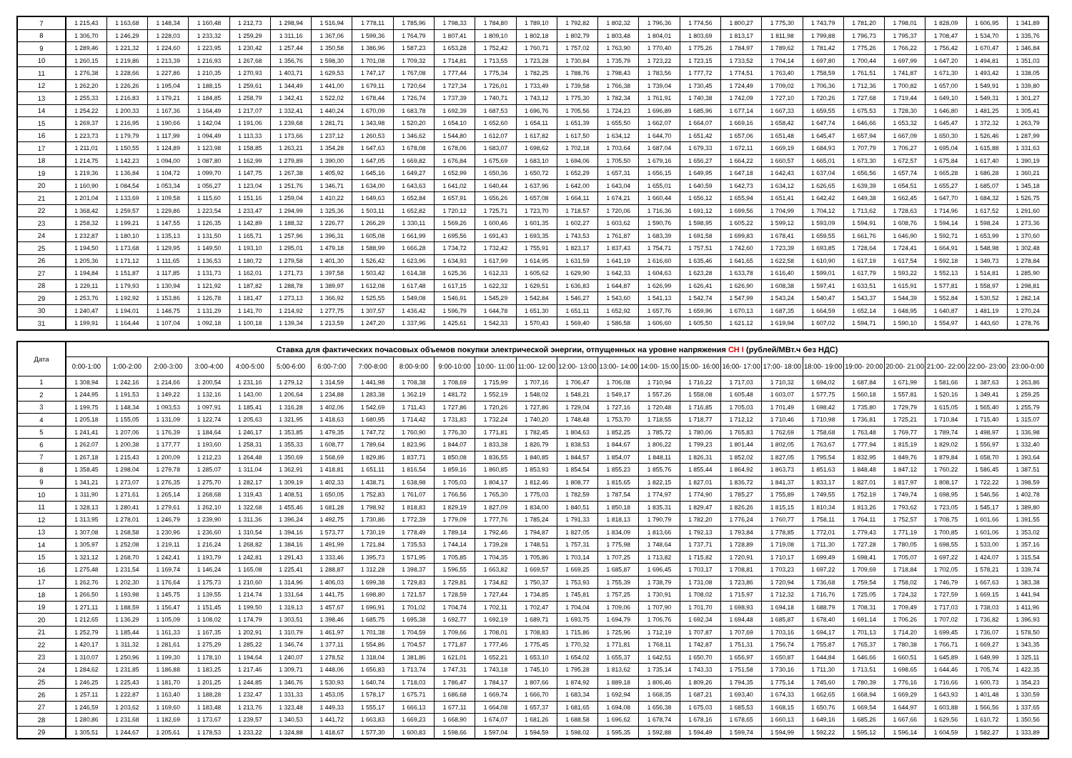| 7 | 1 215,43 | 1 163,68 | 1 148,34 | 1 160,48 | 1 212,73 | 1 298,94 | 1 516,94 | 1 778,11 | 1 785,96 | 1 798,33 | 1 784,80 | 1 789,10 | 1 792,82 | 1 802,32 | 1 796,36 | 1 774,56 | 1 800,27 | 1 775,30 | 1 743,79 | 1 781,20 | 1 798,01 | 1 828,09 | 1 606,95 | 1 341,89 |
| 8 | 1 306,70 | 1 246,29 | 1 228,03 | 1 233,32 | 1 259,29 | 1 311,16 | 1 367,06 | 1 599,36 | 1 764,79 | 1 807,41 | 1 809,10 | 1 802,18 | 1 802,79 | 1 803,48 | 1 804,01 | 1 803,69 | 1 813,17 | 1 811,98 | 1 799,88 | 1 796,73 | 1 795,37 | 1 708,47 | 1 534,70 | 1 335,76 |
| 9 | 1 289,46 | 1 221,32 | 1 224,60 | 1 223,95 | 1 230,42 | 1 257,44 | 1 350,58 | 1 386,96 | 1 587,23 | 1 653,28 | 1 752,42 | 1 760,71 | 1 757,02 | 1 763,90 | 1 770,40 | 1 775,26 | 1 784,97 | 1 789,62 | 1 781,42 | 1 775,26 | 1 766,22 | 1 756,42 | 1 670,47 | 1 346,84 |
| 10 | 1 260,15 | 1 219,86 | 1 213,39 | 1 216,93 | 1 267,68 | 1 356,76 | 1 598,30 | 1 701,08 | 1 709,32 | 1 714,81 | 1 713,55 | 1 723,28 | 1 730,84 | 1 735,79 | 1 723,22 | 1 723,15 | 1 733,52 | 1 704,14 | 1 697,80 | 1 700,44 | 1 697,99 | 1 647,20 | 1 494,81 | 1 351,03 |
| 11 | 1 276,38 | 1 228,66 | 1 227,86 | 1 210,35 | 1 270,93 | 1 403,71 | 1 629,53 | 1 747,17 | 1 767,08 | 1 777,44 | 1 775,34 | 1 782,25 | 1 788,76 | 1 798,43 | 1 783,56 | 1 777,72 | 1 774,51 | 1 763,40 | 1 758,59 | 1 761,51 | 1 741,87 | 1 671,30 | 1 493,42 | 1 338,05 |
| 12 | 1 262,20 | 1 226,26 | 1 195,04 | 1 188,15 | 1 259,61 | 1 344,49 | 1 441,00 | 1 679,11 | 1 720,64 | 1 727,34 | 1 726,01 | 1 733,49 | 1 739,58 | 1 766,38 | 1 739,04 | 1 730,45 | 1 724,49 | 1 709,02 | 1 706,36 | 1 712,36 | 1 700,82 | 1 657,00 | 1 549,91 | 1 339,80 |
| 13 | 1 255,33 | 1 216,83 | 1 179,21 | 1 184,85 | 1 258,79 | 1 342,41 | 1 522,02 | 1 678,44 | 1 726,74 | 1 737,39 | 1 740,71 | 1 743,12 | 1 775,30 | 1 782,34 | 1 761,91 | 1 740,38 | 1 742,09 | 1 727,10 | 1 720,26 | 1 727,68 | 1 719,44 | 1 649,10 | 1 549,31 | 1 301,27 |
| 14 | 1 254,22 | 1 200,33 | 1 167,36 | 1 164,49 | 1 217,07 | 1 332,41 | 1 440,24 | 1 670,09 | 1 683,78 | 1 692,39 | 1 687,53 | 1 696,76 | 1 705,56 | 1 724,23 | 1 696,89 | 1 685,96 | 1 677,14 | 1 667,33 | 1 659,55 | 1 675,53 | 1 728,30 | 1 646,80 | 1 481,25 | 1 305,41 |
| 15 | 1 269,37 | 1 216,95 | 1 190,66 | 1 142,04 | 1 191,06 | 1 239,68 | 1 281,71 | 1 343,98 | 1 520,20 | 1 654,10 | 1 652,60 | 1 654,11 | 1 651,39 | 1 655,50 | 1 662,07 | 1 664,07 | 1 669,16 | 1 658,42 | 1 647,74 | 1 646,66 | 1 653,32 | 1 645,47 | 1 372,32 | 1 263,79 |
| 16 | 1 223,73 | 1 179,79 | 1 117,99 | 1 094,49 | 1 113,33 | 1 173,66 | 1 237,12 | 1 260,53 | 1 346,62 | 1 544,80 | 1 612,07 | 1 617,82 | 1 617,50 | 1 634,12 | 1 644,70 | 1 651,42 | 1 657,06 | 1 651,48 | 1 645,47 | 1 657,94 | 1 667,09 | 1 650,30 | 1 526,46 | 1 287,99 |
| 17 | 1 211,01 | 1 150,55 | 1 124,89 | 1 123,98 | 1 158,85 | 1 263,21 | 1 354,28 | 1 647,63 | 1 678,08 | 1 678,06 | 1 683,07 | 1 698,62 | 1 702,18 | 1 703,64 | 1 687,04 | 1 679,33 | 1 672,11 | 1 669,19 | 1 684,93 | 1 707,79 | 1 706,27 | 1 695,04 | 1 615,88 | 1 331,63 |
| 18 | 1 214,75 | 1 142,23 | 1 094,00 | 1 087,80 | 1 162,99 | 1 279,89 | 1 390,00 | 1 647,05 | 1 669,82 | 1 676,84 | 1 675,69 | 1 683,10 | 1 694,06 | 1 705,50 | 1 679,16 | 1 656,27 | 1 664,22 | 1 660,57 | 1 665,01 | 1 673,30 | 1 672,57 | 1 675,84 | 1 617,40 | 1 390,19 |
| 19 | 1 219,36 | 1 136,84 | 1 104,72 | 1 099,70 | 1 147,75 | 1 267,38 | 1 405,92 | 1 645,16 | 1 649,27 | 1 652,99 | 1 650,36 | 1 650,72 | 1 652,29 | 1 657,31 | 1 656,15 | 1 649,95 | 1 647,18 | 1 642,43 | 1 637,04 | 1 656,56 | 1 657,74 | 1 665,28 | 1 686,28 | 1 360,21 |
| 20 | 1 160,90 | 1 084,54 | 1 053,34 | 1 056,27 | 1 123,04 | 1 251,76 | 1 346,71 | 1 634,00 | 1 643,63 | 1 641,02 | 1 640,44 | 1 637,96 | 1 642,00 | 1 643,04 | 1 655,01 | 1 640,59 | 1 642,73 | 1 634,12 | 1 626,65 | 1 639,39 | 1 654,51 | 1 655,27 | 1 685,07 | 1 345,18 |
| 21 | 1 201,04 | 1 133,69 | 1 109,58 | 1 115,60 | 1 151,16 | 1 259,04 | 1 410,22 | 1 649,63 | 1 652,84 | 1 657,91 | 1 656,26 | 1 657,08 | 1 664,11 | 1 674,21 | 1 660,44 | 1 656,12 | 1 655,94 | 1 651,41 | 1 642,42 | 1 649,38 | 1 662,45 | 1 647,70 | 1 684,32 | 1 526,75 |
| 22 | 1 368,42 | 1 259,57 | 1 229,86 | 1 223,54 | 1 233,47 | 1 294,99 | 1 325,36 | 1 503,11 | 1 652,82 | 1 720,12 | 1 725,71 | 1 723,70 | 1 718,57 | 1 720,06 | 1 716,36 | 1 691,12 | 1 699,56 | 1 704,99 | 1 704,12 | 1 713,62 | 1 728,63 | 1 714,96 | 1 617,52 | 1 291,60 |
| 23 | 1 258,32 | 1 199,21 | 1 147,55 | 1 126,35 | 1 142,89 | 1 188,32 | 1 226,77 | 1 266,29 | 1 330,11 | 1 569,26 | 1 600,46 | 1 601,35 | 1 602,27 | 1 603,62 | 1 590,76 | 1 598,95 | 1 605,22 | 1 599,12 | 1 593,09 | 1 594,91 | 1 608,76 | 1 594,14 | 1 598,24 | 1 273,36 |
| 24 | 1 232,87 | 1 180,10 | 1 135,13 | 1 131,50 | 1 165,71 | 1 257,96 | 1 396,31 | 1 605,08 | 1 661,99 | 1 695,56 | 1 691,43 | 1 693,35 | 1 743,53 | 1 761,87 | 1 683,39 | 1 691,58 | 1 699,83 | 1 678,41 | 1 659,55 | 1 661,76 | 1 646,90 | 1 592,71 | 1 653,99 | 1 370,60 |
| 25 | 1 194,50 | 1 173,68 | 1 129,95 | 1 149,50 | 1 193,10 | 1 295,01 | 1 479,18 | 1 588,99 | 1 666,28 | 1 734,72 | 1 732,42 | 1 755,91 | 1 823,17 | 1 837,43 | 1 754,71 | 1 757,51 | 1 742,60 | 1 723,39 | 1 693,85 | 1 728,64 | 1 724,41 | 1 664,91 | 1 548,98 | 1 302,48 |
| 26 | 1 205,36 | 1 171,12 | 1 111,65 | 1 136,53 | 1 180,72 | 1 279,58 | 1 401,30 | 1 526,42 | 1 623,96 | 1 634,93 | 1 617,99 | 1 614,95 | 1 631,59 | 1 641,19 | 1 616,60 | 1 635,46 | 1 641,65 | 1 622,58 | 1 610,90 | 1 617,19 | 1 617,54 | 1 592,18 | 1 349,73 | 1 278,84 |
| 27 | 1 194,84 | 1 151,87 | 1 117,85 | 1 131,73 | 1 162,01 | 1 271,73 | 1 397,58 | 1 503,42 | 1 614,38 | 1 625,36 | 1 612,33 | 1 605,62 | 1 629,90 | 1 642,33 | 1 604,63 | 1 623,28 | 1 633,78 | 1 616,40 | 1 599,01 | 1 617,79 | 1 593,22 | 1 552,13 | 1 514,81 | 1 285,90 |
| 28 | 1 229,11 | 1 179,93 | 1 130,94 | 1 121,92 | 1 187,82 | 1 288,78 | 1 389,97 | 1 612,08 | 1 617,48 | 1 617,15 | 1 622,32 | 1 629,51 | 1 636,83 | 1 644,87 | 1 626,99 | 1 626,41 | 1 626,90 | 1 608,38 | 1 597,41 | 1 633,51 | 1 615,91 | 1 577,81 | 1 558,97 | 1 298,81 |
| 29 | 1 253,76 | 1 192,92 | 1 153,86 | 1 126,78 | 1 181,47 | 1 273,13 | 1 366,92 | 1 525,55 | 1 549,08 | 1 546,91 | 1 545,29 | 1 542,84 | 1 546,27 | 1 543,60 | 1 541,13 | 1 542,74 | 1 547,99 | 1 543,24 | 1 540,47 | 1 543,37 | 1 544,39 | 1 552,84 | 1 530,52 | 1 282,14 |
| 30 | 1 240,47 | 1 194,01 | 1 148,75 | 1 131,29 | 1 141,70 | 1 214,92 | 1 277,75 | 1 307,57 | 1 436,42 | 1 596,79 | 1 644,78 | 1 651,30 | 1 651,11 | 1 652,92 | 1 657,76 | 1 659,96 | 1 670,13 | 1 687,35 | 1 664,59 | 1 652,14 | 1 648,95 | 1 640,87 | 1 481,19 | 1 270,24 |
| 31 | 1 199,91 | 1 164,44 | 1 107,04 | 1 092,18 | 1 100,18 | 1 139,34 | 1 213,59 | 1 247,20 | 1 337,96 | 1 425,61 | 1 542,33 | 1 570,43 | 1 569,40 | 1 586,58 | 1 606,60 | 1 605,50 | 1 621,12 | 1 619,94 | 1 607,02 | 1 594,71 | 1 590,10 | 1 554,97 | 1 443,60 | 1 278,76 |
| Дата | Ставка для фактических почасовых объемов покупки электрической энергии, отпущенных на уровне напряжения СН I (рублей/МВт.ч без НДС) | | | | | | | | | | | | | | | | | | | | | | | |
| --- | --- | --- | --- | --- | --- | --- | --- | --- | --- | --- | --- | --- | --- | --- | --- | --- | --- | --- | --- | --- | --- | --- | --- | --- |
| | 0:00-1:00 | 1:00-2:00 | 2:00-3:00 | 3:00-4:00 | 4:00-5:00 | 5:00-6:00 | 6:00-7:00 | 7:00-8:00 | 8:00-9:00 | 9:00-10:00 | 10:00- 11:00 | 11:00- 12:00 | 12:00- 13:00 | 13:00- 14:00 | 14:00- 15:00 | 15:00- 16:00 | 16:00- 17:00 | 17:00- 18:00 | 18:00- 19:00 | 19:00- 20:00 | 20:00- 21:00 | 21:00- 22:00 | 22:00- 23:00 | 23:00-0:00 |
| 1 | 1 308,94 | 1 242,16 | 1 214,66 | 1 200,54 | 1 231,16 | 1 279,12 | 1 314,59 | 1 441,98 | 1 708,38 | 1 708,69 | 1 715,99 | 1 707,16 | 1 706,47 | 1 706,08 | 1 710,94 | 1 716,22 | 1 717,03 | 1 710,32 | 1 694,02 | 1 687,84 | 1 671,99 | 1 581,66 | 1 387,63 | 1 263,86 |
| 2 | 1 244,95 | 1 191,53 | 1 149,22 | 1 132,16 | 1 143,00 | 1 206,64 | 1 234,88 | 1 283,38 | 1 362,19 | 1 481,72 | 1 552,19 | 1 548,02 | 1 548,21 | 1 549,17 | 1 557,26 | 1 558,08 | 1 605,48 | 1 603,07 | 1 577,75 | 1 560,18 | 1 557,81 | 1 520,16 | 1 349,41 | 1 259,25 |
| 3 | 1 199,75 | 1 148,34 | 1 093,53 | 1 097,91 | 1 185,41 | 1 316,28 | 1 402,06 | 1 542,69 | 1 711,43 | 1 727,86 | 1 720,26 | 1 727,86 | 1 729,04 | 1 727,16 | 1 720,48 | 1 716,85 | 1 705,03 | 1 701,49 | 1 698,42 | 1 735,80 | 1 729,79 | 1 615,05 | 1 565,40 | 1 255,79 |
| 4 | 1 205,18 | 1 155,05 | 1 131,09 | 1 122,74 | 1 205,63 | 1 321,95 | 1 418,63 | 1 680,95 | 1 714,42 | 1 731,83 | 1 732,24 | 1 740,20 | 1 748,48 | 1 753,70 | 1 718,55 | 1 718,77 | 1 712,12 | 1 710,46 | 1 710,98 | 1 736,81 | 1 725,21 | 1 710,84 | 1 715,40 | 1 315,07 |
| 5 | 1 241,41 | 1 207,06 | 1 176,39 | 1 184,64 | 1 246,17 | 1 353,85 | 1 479,35 | 1 747,72 | 1 760,90 | 1 776,30 | 1 771,81 | 1 782,45 | 1 804,63 | 1 852,25 | 1 785,72 | 1 780,06 | 1 765,83 | 1 762,69 | 1 758,68 | 1 763,48 | 1 769,77 | 1 789,74 | 1 498,97 | 1 336,98 |
| 6 | 1 262,07 | 1 200,38 | 1 177,77 | 1 193,60 | 1 258,31 | 1 355,33 | 1 608,77 | 1 789,64 | 1 823,96 | 1 844,07 | 1 833,38 | 1 826,79 | 1 838,53 | 1 844,67 | 1 806,22 | 1 799,23 | 1 801,44 | 1 802,05 | 1 763,67 | 1 777,94 | 1 815,19 | 1 829,02 | 1 556,97 | 1 332,40 |
| 7 | 1 267,18 | 1 215,43 | 1 200,09 | 1 212,23 | 1 264,48 | 1 350,69 | 1 568,69 | 1 829,86 | 1 837,71 | 1 850,08 | 1 836,55 | 1 840,85 | 1 844,57 | 1 854,07 | 1 848,11 | 1 826,31 | 1 852,02 | 1 827,05 | 1 795,54 | 1 832,95 | 1 849,76 | 1 879,84 | 1 658,70 | 1 393,64 |
| 8 | 1 358,45 | 1 298,04 | 1 279,78 | 1 285,07 | 1 311,04 | 1 362,91 | 1 418,81 | 1 651,11 | 1 816,54 | 1 859,16 | 1 860,85 | 1 853,93 | 1 854,54 | 1 855,23 | 1 855,76 | 1 855,44 | 1 864,92 | 1 863,73 | 1 851,63 | 1 848,48 | 1 847,12 | 1 760,22 | 1 586,45 | 1 387,51 |
| 9 | 1 341,21 | 1 273,07 | 1 276,35 | 1 275,70 | 1 282,17 | 1 309,19 | 1 402,33 | 1 438,71 | 1 638,98 | 1 705,03 | 1 804,17 | 1 812,46 | 1 808,77 | 1 815,65 | 1 822,15 | 1 827,01 | 1 836,72 | 1 841,37 | 1 833,17 | 1 827,01 | 1 817,97 | 1 808,17 | 1 722,22 | 1 398,59 |
| 10 | 1 311,90 | 1 271,61 | 1 265,14 | 1 268,68 | 1 319,43 | 1 408,51 | 1 650,05 | 1 752,83 | 1 761,07 | 1 766,56 | 1 765,30 | 1 775,03 | 1 782,59 | 1 787,54 | 1 774,97 | 1 774,90 | 1 785,27 | 1 755,89 | 1 749,55 | 1 752,19 | 1 749,74 | 1 698,95 | 1 546,56 | 1 402,78 |
| 11 | 1 328,13 | 1 280,41 | 1 279,61 | 1 262,10 | 1 322,68 | 1 455,46 | 1 681,28 | 1 798,92 | 1 818,83 | 1 829,19 | 1 827,09 | 1 834,00 | 1 840,51 | 1 850,18 | 1 835,31 | 1 829,47 | 1 826,26 | 1 815,15 | 1 810,34 | 1 813,26 | 1 793,62 | 1 723,05 | 1 545,17 | 1 389,80 |
| 12 | 1 313,95 | 1 278,01 | 1 246,79 | 1 239,90 | 1 311,36 | 1 396,24 | 1 492,75 | 1 730,86 | 1 772,39 | 1 779,09 | 1 777,76 | 1 785,24 | 1 791,33 | 1 818,13 | 1 790,79 | 1 782,20 | 1 776,24 | 1 760,77 | 1 758,11 | 1 764,11 | 1 752,57 | 1 708,75 | 1 601,66 | 1 391,55 |
| 13 | 1 307,08 | 1 268,58 | 1 230,96 | 1 236,60 | 1 310,54 | 1 394,16 | 1 573,77 | 1 730,19 | 1 778,49 | 1 789,14 | 1 792,46 | 1 794,87 | 1 827,05 | 1 834,09 | 1 813,66 | 1 792,13 | 1 793,84 | 1 778,85 | 1 772,01 | 1 779,43 | 1 771,19 | 1 700,85 | 1 601,06 | 1 353,02 |
| 14 | 1 305,97 | 1 252,08 | 1 219,11 | 1 216,24 | 1 268,82 | 1 384,16 | 1 491,99 | 1 721,84 | 1 735,53 | 1 744,14 | 1 739,28 | 1 748,51 | 1 757,31 | 1 775,98 | 1 748,64 | 1 737,71 | 1 728,89 | 1 719,08 | 1 711,30 | 1 727,28 | 1 780,05 | 1 698,55 | 1 533,00 | 1 357,16 |
| 15 | 1 321,12 | 1 268,70 | 1 242,41 | 1 193,79 | 1 242,81 | 1 291,43 | 1 333,46 | 1 395,73 | 1 571,95 | 1 705,85 | 1 704,35 | 1 705,86 | 1 703,14 | 1 707,25 | 1 713,82 | 1 715,82 | 1 720,91 | 1 710,17 | 1 699,49 | 1 698,41 | 1 705,07 | 1 697,22 | 1 424,07 | 1 315,54 |
| 16 | 1 275,48 | 1 231,54 | 1 169,74 | 1 146,24 | 1 165,08 | 1 225,41 | 1 288,87 | 1 312,28 | 1 398,37 | 1 596,55 | 1 663,82 | 1 669,57 | 1 669,25 | 1 685,87 | 1 696,45 | 1 703,17 | 1 708,81 | 1 703,23 | 1 697,22 | 1 709,69 | 1 718,84 | 1 702,05 | 1 578,21 | 1 339,74 |
| 17 | 1 262,76 | 1 202,30 | 1 176,64 | 1 175,73 | 1 210,60 | 1 314,96 | 1 406,03 | 1 699,38 | 1 729,83 | 1 729,81 | 1 734,82 | 1 750,37 | 1 753,93 | 1 755,39 | 1 738,79 | 1 731,08 | 1 723,86 | 1 720,94 | 1 736,68 | 1 759,54 | 1 758,02 | 1 746,79 | 1 667,63 | 1 383,38 |
| 18 | 1 266,50 | 1 193,98 | 1 145,75 | 1 139,55 | 1 214,74 | 1 331,64 | 1 441,75 | 1 698,80 | 1 721,57 | 1 728,59 | 1 727,44 | 1 734,85 | 1 745,81 | 1 757,25 | 1 730,91 | 1 708,02 | 1 715,97 | 1 712,32 | 1 716,76 | 1 725,05 | 1 724,32 | 1 727,59 | 1 669,15 | 1 441,94 |
| 19 | 1 271,11 | 1 188,59 | 1 156,47 | 1 151,45 | 1 199,50 | 1 319,13 | 1 457,67 | 1 696,91 | 1 701,02 | 1 704,74 | 1 702,11 | 1 702,47 | 1 704,04 | 1 709,06 | 1 707,90 | 1 701,70 | 1 698,93 | 1 694,18 | 1 688,79 | 1 708,31 | 1 709,49 | 1 717,03 | 1 738,03 | 1 411,96 |
| 20 | 1 212,65 | 1 136,29 | 1 105,09 | 1 108,02 | 1 174,79 | 1 303,51 | 1 398,46 | 1 685,75 | 1 695,38 | 1 692,77 | 1 692,19 | 1 689,71 | 1 693,75 | 1 694,79 | 1 706,76 | 1 692,34 | 1 694,48 | 1 685,87 | 1 678,40 | 1 691,14 | 1 706,26 | 1 707,02 | 1 736,82 | 1 396,93 |
| 21 | 1 252,79 | 1 185,44 | 1 161,33 | 1 167,35 | 1 202,91 | 1 310,79 | 1 461,97 | 1 701,38 | 1 704,59 | 1 709,66 | 1 708,01 | 1 708,83 | 1 715,86 | 1 725,96 | 1 712,19 | 1 707,87 | 1 707,69 | 1 703,16 | 1 694,17 | 1 701,13 | 1 714,20 | 1 699,45 | 1 736,07 | 1 578,50 |
| 22 | 1 420,17 | 1 311,32 | 1 281,61 | 1 275,29 | 1 285,22 | 1 346,74 | 1 377,11 | 1 554,86 | 1 704,57 | 1 771,87 | 1 777,46 | 1 775,45 | 1 770,32 | 1 771,81 | 1 768,11 | 1 742,87 | 1 751,31 | 1 756,74 | 1 755,87 | 1 765,37 | 1 780,38 | 1 766,71 | 1 669,27 | 1 343,35 |
| 23 | 1 310,07 | 1 250,96 | 1 199,30 | 1 178,10 | 1 194,64 | 1 240,07 | 1 278,52 | 1 318,04 | 1 381,86 | 1 621,01 | 1 652,21 | 1 653,10 | 1 654,02 | 1 655,37 | 1 642,51 | 1 650,70 | 1 656,97 | 1 650,87 | 1 644,84 | 1 646,66 | 1 660,51 | 1 645,89 | 1 649,99 | 1 325,11 |
| 24 | 1 284,62 | 1 231,85 | 1 186,88 | 1 183,25 | 1 217,46 | 1 309,71 | 1 448,06 | 1 656,83 | 1 713,74 | 1 747,31 | 1 743,18 | 1 745,10 | 1 795,28 | 1 813,62 | 1 735,14 | 1 743,33 | 1 751,58 | 1 730,16 | 1 711,30 | 1 713,51 | 1 698,65 | 1 644,46 | 1 705,74 | 1 422,35 |
| 25 | 1 246,25 | 1 225,43 | 1 181,70 | 1 201,25 | 1 244,85 | 1 346,76 | 1 530,93 | 1 640,74 | 1 718,03 | 1 786,47 | 1 784,17 | 1 807,66 | 1 874,92 | 1 889,18 | 1 806,46 | 1 809,26 | 1 794,35 | 1 775,14 | 1 745,60 | 1 780,39 | 1 776,16 | 1 716,66 | 1 600,73 | 1 354,23 |
| 26 | 1 257,11 | 1 222,87 | 1 163,40 | 1 188,28 | 1 232,47 | 1 331,33 | 1 453,05 | 1 578,17 | 1 675,71 | 1 686,68 | 1 669,74 | 1 666,70 | 1 683,34 | 1 692,94 | 1 668,35 | 1 687,21 | 1 693,40 | 1 674,33 | 1 662,65 | 1 668,94 | 1 669,29 | 1 643,93 | 1 401,48 | 1 330,59 |
| 27 | 1 246,59 | 1 203,62 | 1 169,60 | 1 183,48 | 1 213,76 | 1 323,48 | 1 449,33 | 1 555,17 | 1 666,13 | 1 677,11 | 1 664,08 | 1 657,37 | 1 681,65 | 1 694,08 | 1 656,38 | 1 675,03 | 1 685,53 | 1 668,15 | 1 650,76 | 1 669,54 | 1 644,97 | 1 603,88 | 1 566,56 | 1 337,65 |
| 28 | 1 280,86 | 1 231,68 | 1 182,69 | 1 173,67 | 1 239,57 | 1 340,53 | 1 441,72 | 1 663,83 | 1 669,23 | 1 668,90 | 1 674,07 | 1 681,26 | 1 688,58 | 1 696,62 | 1 678,74 | 1 678,16 | 1 678,65 | 1 660,13 | 1 649,16 | 1 685,26 | 1 667,66 | 1 629,56 | 1 610,72 | 1 350,56 |
| 29 | 1 305,51 | 1 244,67 | 1 205,61 | 1 178,53 | 1 233,22 | 1 324,88 | 1 418,67 | 1 577,30 | 1 600,83 | 1 598,66 | 1 597,04 | 1 594,59 | 1 598,02 | 1 595,35 | 1 592,88 | 1 594,49 | 1 599,74 | 1 594,99 | 1 592,22 | 1 595,12 | 1 596,14 | 1 604,59 | 1 582,27 | 1 333,89 |